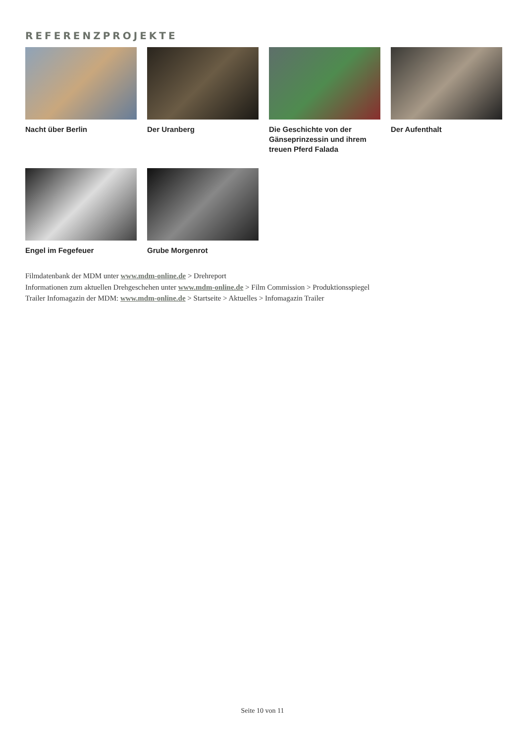REFERENZPROJEKTE
Nacht über Berlin
Der Uranberg
Die Geschichte von der Gänseprinzessin und ihrem treuen Pferd Falada
Der Aufenthalt
Engel im Fegefeuer
Grube Morgenrot
Filmdatenbank der MDM unter www.mdm-online.de > Drehreport
Informationen zum aktuellen Drehgeschehen unter www.mdm-online.de > Film Commission > Produktionsspiegel
Trailer Infomagazin der MDM: www.mdm-online.de > Startseite > Aktuelles > Infomagazin Trailer
Seite 10 von 11